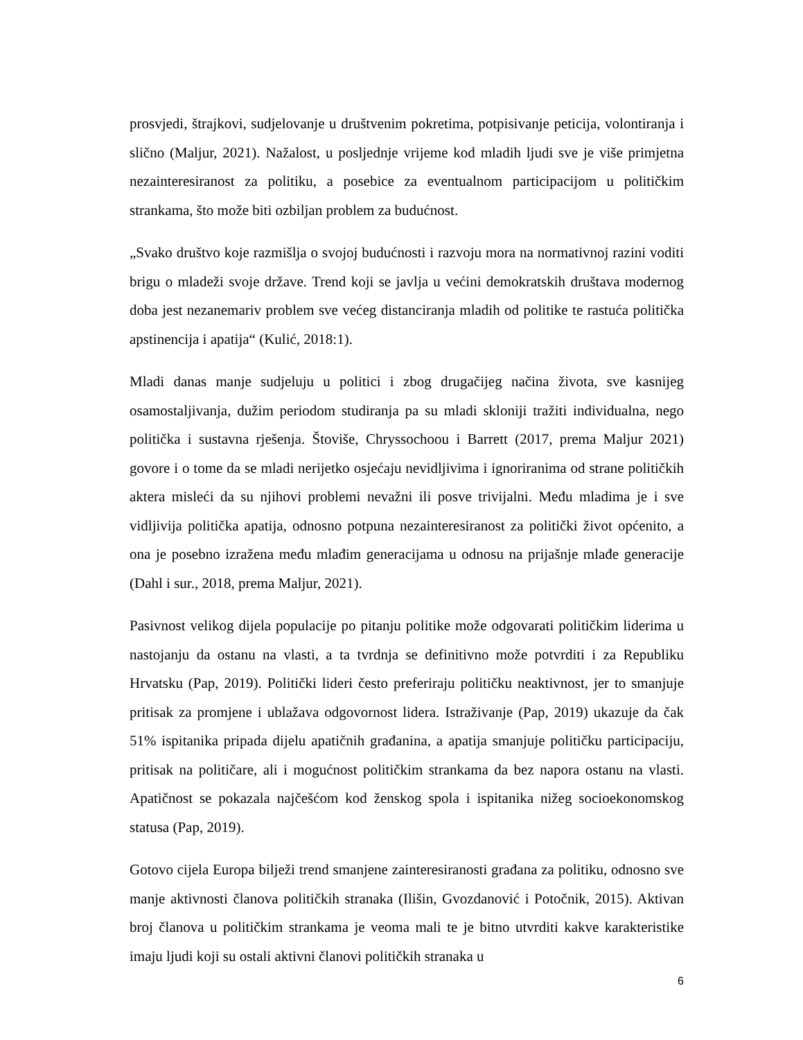prosvjedi, štrajkovi, sudjelovanje u društvenim pokretima, potpisivanje peticija, volontiranja i slično (Maljur, 2021). Nažalost, u posljednje vrijeme kod mladih ljudi sve je više primjetna nezainteresiranost za politiku, a posebice za eventualnom participacijom u političkim strankama, što može biti ozbiljan problem za budućnost.
„Svako društvo koje razmišlja o svojoj budućnosti i razvoju mora na normativnoj razini voditi brigu o mladeži svoje države. Trend koji se javlja u većini demokratskih društava modernog doba jest nezanemariv problem sve većeg distanciranja mladih od politike te rastuća politička apstinencija i apatija“ (Kulić, 2018:1).
Mladi danas manje sudjeluju u politici i zbog drugačijeg načina života, sve kasnijeg osamostaljivanja, dužim periodom studiranja pa su mladi skloniji tražiti individualna, nego politička i sustavna rješenja. Štoviše, Chryssochoou i Barrett (2017, prema Maljur 2021) govore i o tome da se mladi nerijetko osjećaju nevidljivima i ignoriranima od strane političkih aktera misleći da su njihovi problemi nevažni ili posve trivijalni. Među mladima je i sve vidljivija politička apatija, odnosno potpuna nezainteresiranost za politički život općenito, a ona je posebno izražena među mlađim generacijama u odnosu na prijašnje mlađe generacije (Dahl i sur., 2018, prema Maljur, 2021).
Pasivnost velikog dijela populacije po pitanju politike može odgovarati političkim liderima u nastojanju da ostanu na vlasti, a ta tvrdnja se definitivno može potvrditi i za Republiku Hrvatsku (Pap, 2019). Politički lideri često preferiraju političku neaktivnost, jer to smanjuje pritisak za promjene i ublažava odgovornost lidera. Istraživanje (Pap, 2019) ukazuje da čak 51% ispitanika pripada dijelu apatičnih građanina, a apatija smanjuje političku participaciju, pritisak na političare, ali i mogućnost političkim strankama da bez napora ostanu na vlasti. Apatičnost se pokazala najčešćom kod ženskog spola i ispitanika nižeg socioekonomskog statusa (Pap, 2019).
Gotovo cijela Europa bilježi trend smanjene zainteresiranosti građana za politiku, odnosno sve manje aktivnosti članova političkih stranaka (Ilišin, Gvozdanović i Potočnik, 2015). Aktivan broj članova u političkim strankama je veoma mali te je bitno utvrditi kakve karakteristike imaju ljudi koji su ostali aktivni članovi političkih stranaka u
6